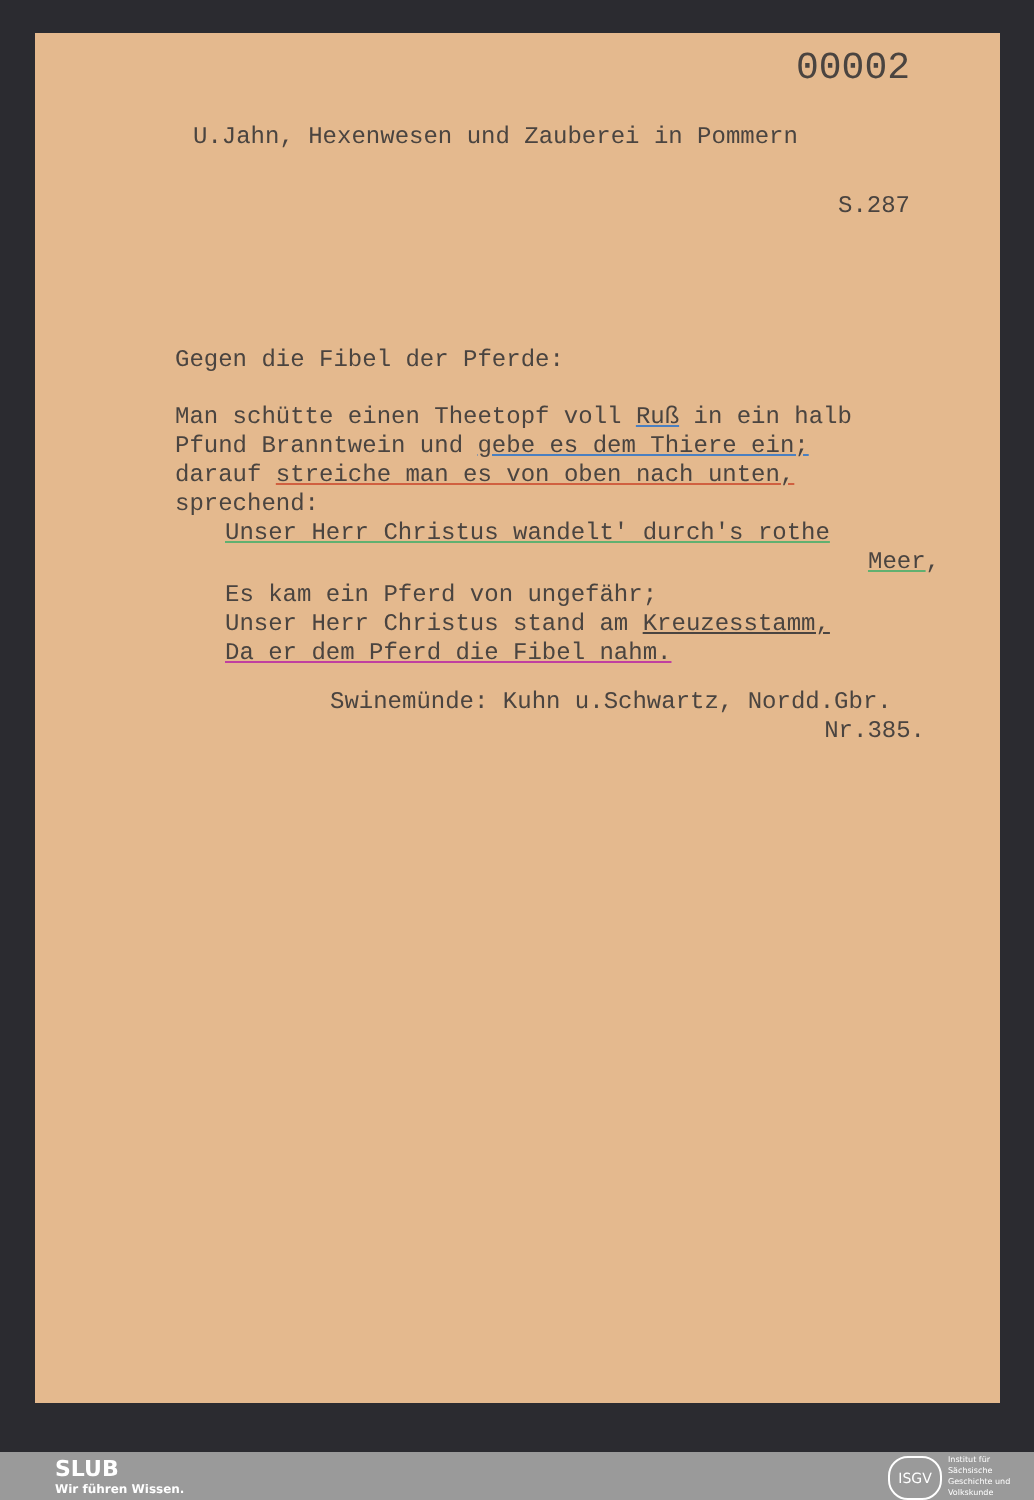00002
U.Jahn, Hexenwesen und Zauberei in Pommern
S.287
Gegen die Fibel der Pferde:
Man schütte einen Theetopf voll Ruß in ein halb
Pfund Branntwein und gebe es dem Thiere ein;
darauf streiche man es von oben nach unten,
sprechend:
Unser Herr Christus wandelt' durch's rothe
Meer,
Es kam ein Pferd von ungefähr;
Unser Herr Christus stand am Kreuzesstamm,
Da er dem Pferd die Fibel nahm.
Swinemünde: Kuhn u.Schwartz, Nordd.Gbr.
Nr.385.
SLUB
Wir führen Wissen.
Institut für
Sächsische
Geschichte und
Volkskunde
ISGV